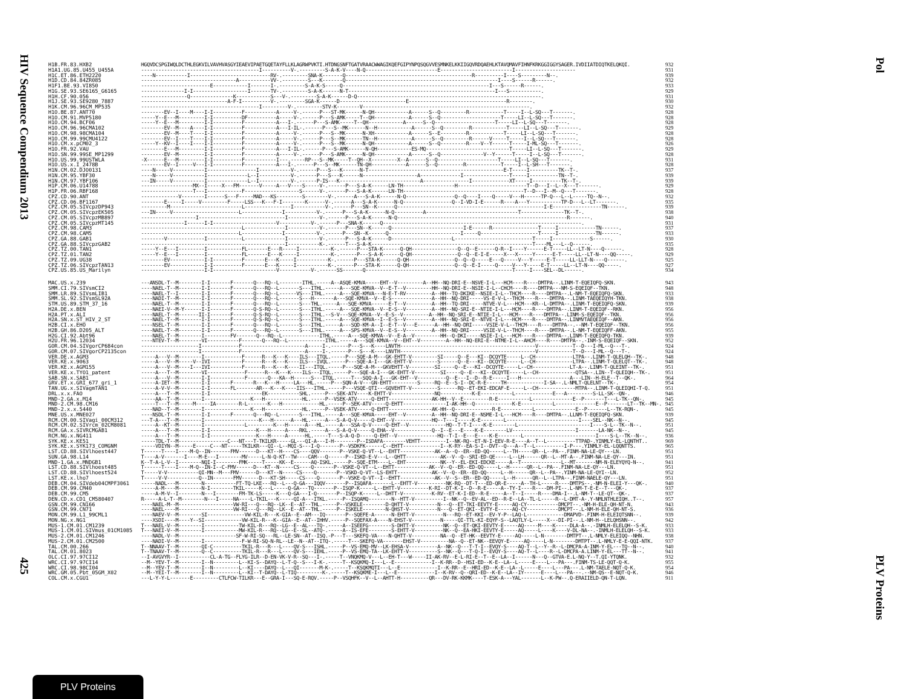HIV Sequence Compendium 2013
425
| H1B.FR.83.HXB2 | HGQVDCSPGIWQLDCTHLEGKVILVAVHVASGYIEAEVIPAETGQETAYFLLKLAGRWPVKTI.HTDNGSNFTGATVRAACWWAGIKQEFGIPYNPQSQGVVESMNKELKKIIGQVRDQAEHLKTAVQMAVFIHNFKRKGGIGGYSAGER.IVDIIATDIQTKELQKQI. | 932 |
| H1A1.UG.85.U455_U455A | -----------------------------------------I----------V-.---------S-A-K-V----N-Q-------------------------E-------------------------I--------------------- | 931 |
| H1C.ET.86.ETH2220 | ----N-----------I----------------------------RV-.---------SNA-K-------Q--------------------------------------------R----------I----S---------N--. | 939 |
| H1D.CD.84.84ZR085 | ---------------------------------A-----------VV-.---------S---K-------Q-----------------------------------------------------I----S------R------. | 932 |
| H1F1.BE.93.VI850 | ------------------------E------------I-------I-.---------S-A-K-S-----Q---------------------------------------------------I---S------R------. | 933 |
| H1G.SE.93.SE6165_G6165 | ---------------I-I-------------------I-------TV-.---------S-A-K------N-T---------------------------------------------------I---S-----------. | 929 |
| H1H.CF.90.056 | ----------------Q---------------K------------S---V-.---------S-A-K------D-Q----------------------------------------------------------------. | 931 |
| H1J.SE.93.SE9280_7887 | ------------------------------A-F-I----------V-.---------SGA-K------D-----------------------E----------------------------------R--------. | 930 |
| H1K.CM.96.96CM_MP535 | -----------------------------------------I---------V-.---------STV-K--------V----------------------------------------------------------. | 932 |
| H1O.BE.87.ANT70 | --------EV--I----M----I-I----------F-----------A-----V-.------P---ST-MK------N-QH------------A------S--Q---------R------------T-----I--L-SQ---T-------. | 928 |
| H1O.CM.91.MVP5180 | -----Y--E---M---------I-I----------DF----------A-----V-.------P---S-AMK-----T--QH------------A------S--Q---------------------T-----LI--L-SQ---T-------. | 928 |
| H1O.CM.94.BCF06 | -----Y--E---M---------I-I----------F-----------A---I-.------P---S-AMK-----T--QH------------A------S--Q---------------------T-----LI--L-SQ---T-------. | 928 |
| H1O.CM.96.96CMA102 | --------EV--M----A----I-I----------F-----------A---I-IL-.------P---S--MK------N--H------------A------S--Q---------R------------T-----LI--L-SQ---T-------. | 929 |
| H1O.CM.98.98CMA104 | --------EV--M----T----I-I----------F-----------A-----V-.------P---S--MK------N-XH------------A------S--E---------R------------T-----LI--L-SQ---T-------. | 928 |
| H1O.CM.99.99CMU4122 | --------EV--I----T----I-I----------F-----------A-----V-.------P---S--MK------TN--H------------A------S--Q---------R------V-----T-----I--L-SQ---T-------. | 928 |
| H1O.CM.x.pCM02_3 | -----Y--KV--I----I----I-I----------F-----------A-----V-.------P---S--MK------N-QH------------A------S--Q---------R----V--Y------T-----I-ML-SQ---T-------. | 926 |
| H1O.FR.92.VAU | --------E---M---------I-I----------F-----------A---I-IL-.------P---S-AMK------N-QH------------ES-MQ-----------------------------T-----LI--L-SQ---T-------. | 929 |
| H1O.SN.99.99SE_MP1299 | --------EV--M---------I-I----------F-----------A-----V-.------P---S-AMK------N-QH------------A------S--Q---------------V--Y------T-----I--L-SQ---T-------. | 928 |
| H1O.US.99.99USTWLA | -X------E---M---------I-I----------F-----------I---.-----RP---S--MK-----T--QH--X---------X--A------S--Q---------------------T-----LI--L-SQ---T-------. | 931 |
| H1O.US.x.I_2478B | --------EV--I-----V---I-I----------F-----------A---I-.------P---S--MK------TN-QH------------A------S--Q---------R------------T-----I--L-SH---T-------. | 928 |
| H1N.CM.02.DJO0131 | ----N-----V-----------I-----------------I-----------V-.------P---S---K------N-T-----------------------------------------------E-T-----I----------TK--T-. | 937 |
| H1N.CM.95.YBF30 | ----N-----V-----------I--------------L--I-----------V-.------P---S---K------N-------------------A--------------I----------------T-----I----------TN--T-. | 939 |
| H1N.CM.97.YBF106 | ---IN-----V-----------I--------------L--I-----------V-.------P-IS---K----------------------------A----------------I-------------XT-----I----------TK--T-. | 939 |
| H1P.CM.06.U14788 | ------------------MX--I-----X---FM-------V-----A---V----S-----V-.------P---S-A-K------LN-TH------------------H------------------------T--D---I--L--X---T-------. | 929 |
| H1P.FR.06.RBF168 | ------------------T---I------------F-------------------S------V-.------P---S-A-K------LN-TH------------------------------------------T--D---I--M--Q---T-------. | 928 |
| CPZ.CD.90.ANT | -------------V--------I------S---F-----MAD---KS---------S--------V-.------A---S-A-K------N-Q-----------------Q--Q----I----Q-----V---H------TP-Q---L--L-----TQ--N--. | 932 |
| CPZ.CD.06.BF1167 | --------E-----I-----V---------F-----LSS---K---F-I--------K------V-.------A---S-A-K------N-Q-----------------Q--I-VD-I-E------R----A---Y-----------TP-D---L--LT-------. | 935 |
| CPZ.CM.05.SIVcpzDP943 | ---------M-------------------------L----------------I-----------V-.------P---SN--K------Q---------------------------------------------------I-E-----------------TN------. | 939 |
| CPZ.CM.05.SIVcpzEK505 | ---IN-----V-----------------------L--------------I-----------V-.------P---S-A-K------N-Q----------A--------------------------------T---------------TK--T-. | 938 |
| CPZ.CM.05.SIVcpzMB897 | -------------------I------------------------------I-----------V-.------P---S-A-K------N-Q-----------------------------------------------------------R-------. | 940 |
| CPZ.CM.05.SIVcpzMT145 | ---------------I------I-I----------------------V-----------V-.------P---SNA-K------Q---------------------------------------------------------------------. | 931 |
| CPZ.CM.98.CAM3 | -----------------------------------L--------------I-----------V-.------P---SN--K------Q-------------------------I-E------R----------------T-----I-------------TN------. | 937 |
| CPZ.CM.98.CAM5 | ----------------------------------L--------------I-----------V-.------P---SN--K------Q-------------------------I-----Q--------------------T-----I-------------TN------. | 933 |
| CPZ.GA.88.GAB1 | --------V-------------I------------L--------------I-----------V-.------P---S-A-K------D---------------------L---------------------------T-----I-------------S------. | 930 |
| CPZ.GA.88.SIVcpzGAB2 | --------------------------------------------------I-----------K-.------T---S-A-K--------------------------------------------------------T----ML---L--Q------. | 935 |
| CPZ.TZ.00.TAN1 | -----Y--E---I---------I------------FL-------E---R-----I-----------K-.------P---STA-K------Q-QH----------------Q--Q--E------Q-R--I----Y------E-T-----LL--LT-N----Q------. | 928 |
| CPZ.TZ.01.TAN2 | -----Y--E---I---------I------------FL-------E---K-----I-----------K-.------P---S-A-K------Q-QH----------------Q--Q--E-I-E-----X---X-----Y------E-T-----LL--LT-N----QQ-----. | 929 |
| CPZ.TZ.09.UG38 | --------EV------------I-I----------F-------E---K-----I-----------K-.------P---STA-K------Q-QH----------------Q--Q--Q-----E---Q-----V---Y-----E-T-----LL-LLT-N----Q------. | 925 |
| CPZ.TZ.06.SIVcpzTAN13 | --------EV------------I-I----------F-------E---K-----I-----------K-.------P---STA-K------Q-QH----------------Q--Q--E-I-----Q-----V---Y-----E-T-----LL--LT-N----QQ-----. | 927 |
| CPZ.US.85.US_Marilyn | ----------------------I-I----------------------V-----------V-.------SS-------Q---------------------------------------------------T-----I----SEL--DL------. | 934 |
| MAC.US.x.239 | ---ANSDL-T--M--------I-I-------F-------Q---RQ--L--------ITHL.-----A--ASQE-KMVA-----EHT--V---------A--HH--NQ-DRI-E--NSVE-I-L---HCM----R----DMTPA--.LINM-T-EQEIQFQ-SKN. | 943 |
| SMM.CI.79.SIVsmCI2 | ----NAEL-T--M--------I-I-------F-------Q---RQ--L-------S---ITHL.-----A---SQE-KMVA--V--E-T--V---------HH--NQ-DRI-E--NSIE-I-L--CHCM----R----DMTPA---NM-S-EQEIQF--TKN. | 948 |
| SMM.LR.89.SIVsmLIB1 | ----NAEL-T--I--------I-I-------F-------Q---RQ--L------VS---ITHL.-----A---SQE-KMVA---N-E-T-RV---------A--HH--TQ-DKIKE--NSIE-I-L--THCM----R----DMTPA--.L-NM-T-EQEIQFQ-SKN. | 933 |
| SMM.SL.92.SIVsmSL92A | ----NADI-T--M--------I-I-------F-------Q---RQ--L-------S---H-------A---SQE-KMVA--V--E-S--------------A--HH--NQ-DRI-----VS-E-V-L--THCM----R----DMTPA--.LINM-TAEQEIQYH-TKN. | 938 |
| STM.US.89.STM_37_16 | ----NAEL-T--M--------I-I-------F-------Q---RQ--L-------S---THL.-----A---SQE-KMVA------E-T--V---------A--HH--TQ-DRI-----NTVE-V-L---HCM---KR--L-DMTPA--.LINM-T-EQEIQFQ-SKN. | 939 |
| H2A.DE.x.BEN | ----NAEI-V--M-Y------I-I-------F-------Q-S-RQ--L-------S---ITHL.-----A---SQE-KMVA--V--E-S--V---------A--HH--NQ-SRI-E--NTIE-I-L---HCM----R----DMTPA--.LINM-T-EQEIQF--RKN. | 956 |
| H2A.PT.x.ALI | ----NAEL-T--M-------II-I-------F-------Q-S-RQ--L-------S---ITHL.--S-V---SQE-KMVA--V--E-S--V---------A--HH--NQ-SRI-E--NTIE-I-L---HCM----R----DMTPA--.LINM-S-EQEIQF--TKN. | 956 |
| H2A.SN.x.ST_HIV_2_ST | ----NAEL-T--M--------I-I-------F-------Q-S-RQ--L-------S---ITHL.-----A---SQE-KMVA--I--E-S--V---------A--HH--NQ-SRI-E--NTVE-I-L---HCM----R----DMTPA--.LINMVTAEQEIQF--AKN. | 956 |
| H2B.CI.x.EHO | ----NSEL-T--M--------I-I-------F-------Q---RQ--L-------S---ITHL.-----A---SQD-KM-A--I--E-T--V---E------A--HH--NQ-DRI-----VSIE-V-L--THCM----R----DMTPA--.--NM-T-EQEIQF--TKN. | 956 |
| H2B.GH.86.D205_ALT | ----NAEL-T--M--------I-I-------F-------Q---RQ--L-------S---ITHL.-----A---SPS-KMVA--V--E-S--V---------A--HH--NQ-DRI-----VSIE-V-L--THCM----R----DMTPA--.L-NM-T-EQEIQFF-AKN. | 955 |
| H2G.CI.92.Abt96 | ----NAEL-T--M--------I---------FV-------Q---RQ--L-------------ITHL.-----A---SQE-KMVA--V--E-A--V---------HH--Q-DKI-----NSIE-I-L---HCM----R----DMTPA--.LINM-T-EQEIQFQ-TKN. | 939 |
| H2U.FR.96.12034 | ----NTEV-T--M--------VI-----------F-------Q---RQ--L-------------ITHL.-----A---SQE-KMVA--V--EHT--V---------A--HH--NQ-ERI-E--NTME-I-L--AHCM----R----DMTPA--.-INM-S-EQEIQF--SKN. | 952 |
| GOR.CM.04.SIVgorCP684con | --------------------I-------------F----------------------A-----I-.------P---S---K----LNVTH-----------------------------------------------V------------T--D---I-ML--Q---T-. | 924 |
| GOR.CM.07.SIVgorCP2135con | --------------------I-------------F----------------------A-----I-.------P---S---K----LNVTH-----------------------------------------------V------------T--D---I-ML--Q---T-. | 924 |
| VER.DE.x.AGM3 | -----A---V--M--------I-------------F------R---K---K----ILS---ITQL.-----P---SQE-A-M---GK-EHTT-V---------SI-----Q--E---KI--DCQYTE-----L--CH-------------LTPA--.LINM-T-QLELQH--TK-. | 948 |
| VER.KE.x.9063 | -----A---V--M-----V--IVI-----------F------R---K---K----ILS---IVQL.-----P---SQE-A-I---GK-EHTT-V---------S------Q--E---KI--DCQYTE-----L--CH-------------LTPA--.LINM-T-QLELQT--TK-. | 948 |
| VER.KE.x.AGM155 | -----A---V--M----I---IVI-----------F------R---K---K----II---ITQL.-----P---SQE-A-M---GKVEHTT-V---------SI-----Q--E---KI--DCQYTE-----L--CH-------------LT-A--.LINM-T-QLEINT--TK-. | 951 |
| VER.KE.x.TYO1_patent | -----A---T--M--------VI-------------F------R---K---K----ILS---ITQL.-----P---SQE-A-I---GK-EHTT-V---------SI-----Q--E---KI--DCQYTE-----L--CH-------------QTSA--.LIN--T-QLEIQH--TK-. | 951 |
| SAB.SN.x.SAB1 | -----A---V--M--------I-I------------F-------Q---KA--H------S---ITQL.-----T---SQQ-A-I---GK-EHT--V----------Q--E---I--D--R-E-----I---H-----------------A---LIN--H-ELE--T--QK-. | 964 |
| GRV.ET.x.GRI_677_gri_1 | -----A-IET--M--------I-I-------F-------R---K---H-----LA---HL.-----P---SQN-A-V---GN-EHTT---------S-----RQ--E--S-I--DC-R-E-----TH-------------I-SA--.L-NMLT-QLELNT--TK-. | 954 |
| TAN.UG.x.SIVagmTAN1 | -----A-V-V--M--------I-I-------FL-------AR---K---K----IIS---ITHL.-----P---VSQE-QTI---GQVEHTT-V---------S------RQ--ET-EKI-EDCAF-E-----L--CH-------------MTPA--.LINM-T-QLEIQHI-T-Q. | 951 |
| DRL.x.x.FAO | -----A---T--M--------I-I------------------EK-----------SHL.-----P---SEK-ATV----K-EHTT-V---------------NQ-----------K-E-----------L-------------E---A---------S-LL-SK--QN-. | 946 |
| MND-2.GA.x.M14 | -----AA--T--M--------I----------------K---H-------------HL.-----P--VSEK-ATV-----Q-EHTT---------------AK-HH--V--E---------R-E-----------L--------------E--P-------T---L-TK--QN-. | 945 |
| MND-2.CM.98.CM16 | -----T---T--M-----M-----IA--------R-L-------K---H-------------HL.-----P--SEK-ATV-----Q-EHTT---------------I-AK-HH--Q-------------K-E-----------L--------------E--P-------LT--TK--MN-. | 945 |
| MND-2.x.x.5440 | ----NAD--T--M--------I----------------K---H-------------HL.-----P--VSEK-ATV-----Q-EHTT---------------AK-HH--Q-------------R-E-----------L--------------E--P-------L--TK-RQN-. | 945 |
| MNE.US.x.MNE027 | ----NSDL-T--M--------I-I-------F-------Q---RQ--L-------S---ITHL.-----A---SQE-KMVA-----EHT--V---------A--HH--NQ-DRI-E--NSME-I-L---HCM----R----DMTPA--.LLNM-T-EQEIQFQ-SKN. | 939 |
| RCM.CM.00.SIVagi_00CM312 | ---T-A---T--M--------I-------------------K---H------A---HL.-----A---S-A-Q-V-----Q-EHT--V-------------HQ--T---I-----K-E--------L-------------------------I----SEL--NK--N--. | 945 |
| RCM.CM.02.SIVrcm_02CM8081 | -----A--KT--M--------I--------------L---------K---H------A---HL.-----A---SSA-Q-V-----Q-EHT--V-------------HQ--T-T-I----K-E--------L-------------------------I----S-L--TK--N--. | 951 |
| RCM.GA.x.SIVRCMGAB1 | -----A---T--M--------I-I----------------K---H-----A----RKL.-----A---S-A-Q-V-----Q-EHA--V-------------Q--I--E---E----K-E--------LV----------------------I-------LA-NK--N--. | 945 |
| RCM.NG.x.NG411 | -----A---T--M--------I-I----------------K---H-----A------HL.-----T---S-A-Q-D-----Q-EHT--V--------------HQ--T-I--E---E----K-E--------L-------------------------I----S-L--TK--N--. | 936 |
| SYK.KE.x.KE51 | -----TDL-T--M-----------------C---NT---T-TKILKR-----GL---QI-A---I-H--------P--ISDAFA--------VEHTT---------I--NK-RQ--ET-N-I-EEV-R-E----A--T--L----------TTPAD-.YINMLY-EL-LQNTHT.. | 969 |
| SYK.KE.x.SYK173_COMGNM | -----VDIYN--M-----E-----C---NT-----TKILKR---QI--L--MQI-S---I-Q-------P--VSDKFK------C--EHTT-------------I--K-RY--EA-S-I--DVT--Q---A--T--L----------I-P---.YINMLY-EL-LQQNTTS. | 965 |
| LST.CD.88.SIVlhoest447 | T------T----I----M-Q--IN-------FMV------D---KT--H----CS----QQV-------P--VSKE-Q-VT--L--EHTT------------AK--A--Q--ER--ED-QQ-----L--TH-----QR--L--PA--.FINM-NA-LE-QY---LN. | 951 |
| SUN.GA.98.L14 | T----A-V-------I----M-E---I--------MV-----L-N-Q-KT--TW----CAM---Q------P--ISKD-E-V---L--QHTT------------AK--V--Q--SRI-ED-QE-----L--LH------QR--L--MT-A--.FINM-NA-LE-QY---IN. | 951 |
| MND-1.GA.x.MNDGB1 | K--T-A-L-V--I--------NQI-I--------FMK-----T-----KK--E------AQ-ISKL.-----P--SQE-ETM----L--EHT------------NK--Y--EL-EKI-EDCKE-----A--T--------------L--MT-------NM-N-ELEYQYQ-N--. | 941 |
| LST.CD.88.SIVlhoest485 | T------T----I----M-Q--IN-I--C-FMV------D---KT--N-----CS----Q-------P--VSKE-Q-VT--L--EHTT------------AK--V--Q--ER--ED-QQ-----L--H------QR--L--PA--.FINM-NA-LE-QY---LN. | 951 |
| LST.CD.88.SIVlhoest524 | T-----V-V-----------QI-MN--M---FMV------D---KT--N-----CS----Q-------P--VSKD-Q-VT--LS-EHTT------------AK--V--Q--ER--ED-QQ-----L--H------QR--L--PA--.YINM-NA-LE-QYI--LN. | 952 |
| LST.KE.x.lho7 | T-----V-V-----------Q--IN-------FMV------D---KT-SH-----CS----Q-------P--VSKE-Q-VT--I--EHTT------------AK--V--S--ER--ED-QQ-----L--H------QR--L--LTPA--.FINM-NAELE-QY---LN. | 951 |
| DEB.CM.04.SIVdeb04CMPF3061 | -----NADL---M--------N-----------FT-TQ-LKE---RQ--L---Q-GA---IQQV-------P--ISQAFA-------L--EHTT-V----------NK-RQ--DT-T---ED-QR-E-----A--TH-L-----R----DMTPS--.-NM-N-ELEI-Y---QK-. | 940 |
| DEB.CM.99.CM40 | -----A-M----M--------N-I--------TKIL-----K---L-----Q-GA---TQ-------P--ISQP-K-----L--EHTT-V----------K-RI--DT-K-I--D--R-E-----A--TY-I----R----DM-PI--.L-NM-T-E-E--T---QK-. | 937 |
| DEB.CM.99.CM5 | -----A-M-V--I--------N---I--------FM-TK-LS-----K---Q-GA---I-Q-------P--ISQP-K-----L--DHTT-V----------K-RV--ET-K-I-ED--R-E-----A--T--I-----R----DMA-I--.L-NM-T--LE-QT--QK-. | 937 |
| DEN.CD.x.CD1_CM580407 | R-----A-L-T--M--------N---I-----NA----L-TKIL---K-----QI-A---ITKL.-----P--ISQAMQ--------N--HTT-V----------I--NK--Q--EV-AL--ED--R-E--LA--TL-L-----R--L-DMT-A-.Y-NMLNTHLEIQH..T--. | 957 |
| GSN.CM.99.CN166 | ----NAEL-M--M-------------------VW-RI---Q---RQ--LK--E--AT--THL.-----P--VSKELE--------D-QHTT-V----------N---Q--ET-TKI-EEVTY-E-----AQ-CY-----------DMCPT--.-NM-H-ELE-QH-NT-N. | 943 |
| GSN.CM.99.CN71 | ----NAEL----M-------------------VW-RI---Q---RQ--LK--E--AT--THL.-----P--ISKELE--------N-QHST-V----------N---Q--ET-QKI--EVTY-E-----AQ-CY-----------DMCPT--.L-NM-H-ELE-QH-NT-S. | 936 |
| MON.CM.99.L1_99CML1 | ----NAEV-V--M--------SI-------------VW-KIL-R---K-GIA--E--AM---IQ-------P--SQEFE-A------N-EHTT-V----------N---RQ--ET-KKI--EV-Y-P--LAQ-L-------------DMAPVD-.FINM-H-ELEIQTSNN--. | 939 |
| MON.NG.x.NG1 | ----XSDI----M----Y--SI-------------VW-KIL-R---K--GIA--E--AT--IHHV.-----P--SQEFAX-A----N-EHST-V----------N-----QI-TTL-KI-EQYF-S--LAQTLY-L-----X---DI-PI--.L-NM-H--LELQHSNN--. | 942 |
| MUS-1.CM.01.CM1239 | T---NAEL-V--M--------I------------TW-KIL-R---RQ--LG--E--AL---TQ-.-----A--ISEEFG--------S-DHTT-V----------NK--Q--ET-QKI-EEVTY-E-----AQ-----M----K-----DLA-A--.-INMLH-ELELQH--S-K. | 933 |
| MUS-1.CM.01.SIVmus_01CM1085 | T---NAEI-V--M--------I------------MW-KIL-R---RQ--LG--E--SL--ATQ-.-----A--IS-EFE--------S-EHTT-V----------NK--Q--EA-HKI-EEVTY-E-----AQ-----L----K----V-DL-NA--.-INMLH-ELELQH--S-K. | 933 |
| MUS-2.CM.01.CM1246 | ----NADL-V--M--------------------SF-W-RI-SQ---RL--LE-SN--AT--ISQ.-P---T---SKEFQ-VA----N-QHTT-V----------NA--Q--ET-HK--EEVTY-E-----AQ-----L-N--------DMTPT--.L-NMLY-ELEIQQ--NHN. | 938 |
| MUS-2.CM.01.CM2500 | ----NADI-V--M--------I-------------F-W-RI-SQ-N-RL--LE--N--AT--ITQ-.-----T---SKEFQ-VA-------EHST-V----------NA--Q--ET-NK--EEVQY-E-----AQ-----L-N--------DMTPT--.L-NMLY-E-E-QQI-NTK. | 937 |
| TAL.CM.00.266 | T--NNAAV-T--M--------QI-C----------TKIL-R---R---L----QV-S---ISHL.-----P--VS-EMQ-MV--LK-EHSA-V----------A--NK--Q---T-T-I--EVQY-S----AQ-T--L--Y--R--L-DMCPA-A-INM-Y-EL---TQ--N--. | 940 |
| TAL.CM.01.8023 | T--TNAAV-T--M--------Q--C----------TKIL-R---R---L----QV-S---IEHL.-----P--VS-EMQ-TA--LK-EHTT-V----------S--NK--Q---T-Q-I--EVQY-S----AQ-T--L----R--L-DMCPA-A.LINM-Y-EL---TT--N--. | 941 |
| OLC.CI.97.97CI12 | --I-AVGVYR--I-----------CL-A-TG--FLYG-ILR--D-EN-VK-V-R--SQ---I-.-----T--VNQKMQ-V---L--EH-T---W-----II-AK-RV--E-L-RI-E--T--E--LA--I------N---Q--GTVA-E.L-NQ-Y--T.QI-YTQNK. | 932 |
| WRC.CI.97.97CI14 | --M--YEV-T--M--------I--N---------L--KI-S--DAYQ--L-T-Q--S---I-K-.-----T--KSQKMQ-I---L--E-------------I--K-RR--D--HSI-ED--K-E--LA--L-----E----L---PA---.FINM-TS-LE-QQT-Q-K. | 955 |
| WRC.CI.98.98CI04 | --M--YEV-T--M--------I--N---------L--KI----DAYQ--L---QI-------M-K-.-----T--KSQKMQTI---L--E-------------I--K-RR--E--HRI-ED--K-E--LA--L-----E----L---PA---.L-NM-TAELE-NQT-Q-K. | 954 |
| WRC.GM.05.Pbt_05GM_X02 | --M--YEI-T--M--------I--N---------L--KI--T-DAYQ--L-TIQ---------K-.-----T--KSQKME-I---L--E-------------I--K-RV--Q--QRI-ED--K-E--LA--IY------E----L---PA---.--NM-QS--E-NQT-Q-K. | 946 |
| COL.CM.x.CGU1 | ---L-Y-Y-L-------E---------CTLFCW-TILKR---E--GRA-I---SQ-E-RQV.-----P--VSQHFK--V--L--AHTT-H----------QR---DV-RK-KKMK----T-ESK-A---YAL-------L--K-PW--.Q-ERAIIELD-QN-T-LQN. | 911 |
Pol
PLV Proteins
PLV Proteins